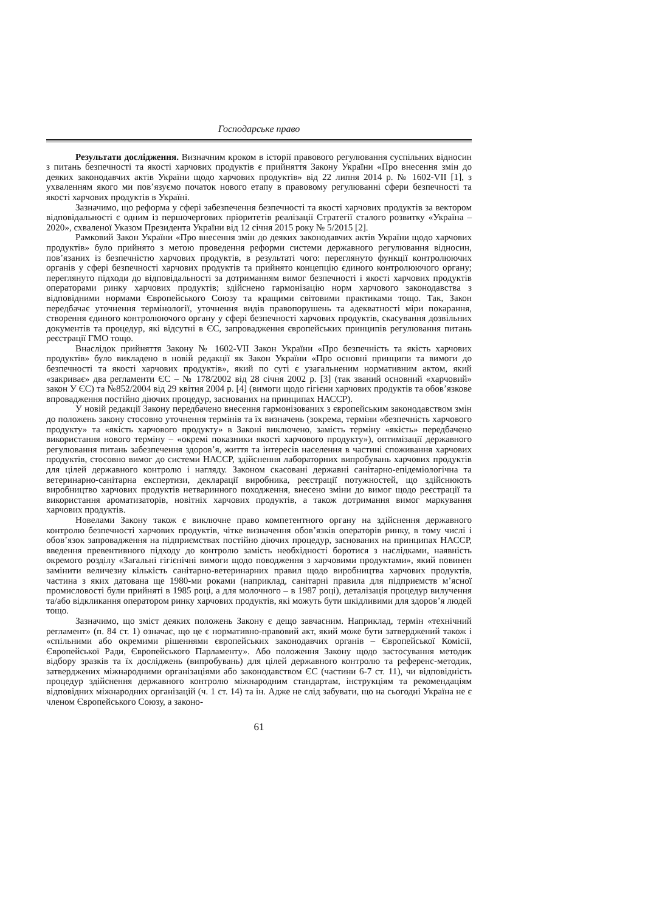Господарське право
Результати дослідження. Визначним кроком в історії правового регулювання суспільних відносин з питань безпечності та якості харчових продуктів є прийняття Закону України «Про внесення змін до деяких законодавчих актів України щодо харчових продуктів» від 22 липня 2014 р. № 1602-VII [1], з ухваленням якого ми пов’язуємо початок нового етапу в правовому регулюванні сфери безпечності та якості харчових продуктів в Україні.
Зазначимо, що реформа у сфері забезпечення безпечності та якості харчових продуктів за вектором відповідальності є одним із першочергових пріоритетів реалізації Стратегії сталого розвитку «Україна – 2020», схваленої Указом Президента України від 12 січня 2015 року № 5/2015 [2].
Рамковий Закон України «Про внесення змін до деяких законодавчих актів України щодо харчових продуктів» було прийнято з метою проведення реформи системи державного регулювання відносин, пов’язаних із безпечністю харчових продуктів, в результаті чого: переглянуто функції контролюючих органів у сфері безпечності харчових продуктів та прийнято концепцію єдиного контролюючого органу; переглянуто підходи до відповідальності за дотриманням вимог безпечності і якості харчових продуктів операторами ринку харчових продуктів; здійснено гармонізацію норм харчового законодавства з відповідними нормами Європейського Союзу та кращими світовими практиками тощо. Так, Закон передбачає уточнення термінології, уточнення видів правопорушень та адекватності міри покарання, створення єдиного контролюючого органу у сфері безпечності харчових продуктів, скасування дозвільних документів та процедур, які відсутні в ЄС, запровадження європейських принципів регулювання питань реєстрації ГМО тощо.
Внаслідок прийняття Закону № 1602-VII Закон України «Про безпечність та якість харчових продуктів» було викладено в новій редакції як Закон України «Про основні принципи та вимоги до безпечності та якості харчових продуктів», який по суті є узагальненим нормативним актом, який «закриває» два регламенти ЄС – № 178/2002 від 28 січня 2002 р. [3] (так званий основний «харчовий» закон У ЄС) та №852/2004 від 29 квітня 2004 р. [4] (вимоги щодо гігієни харчових продуктів та обов’язкове впровадження постійно діючих процедур, заснованих на принципах НАССР).
У новій редакції Закону передбачено внесення гармонізованих з європейським законодавством змін до положень закону стосовно уточнення термінів та їх визначень (зокрема, терміни «безпечність харчового продукту» та «якість харчового продукту» в Законі виключено, замість терміну «якість» передбачено використання нового терміну – «окремі показники якості харчового продукту»), оптимізації державного регулювання питань забезпечення здоров’я, життя та інтересів населення в частині споживання харчових продуктів, стосовно вимог до системи НАССР, здійснення лабораторних випробувань харчових продуктів для цілей державного контролю і нагляду. Законом скасовані державні санітарно-епідеміологічна та ветеринарно-санітарна експертизи, декларації виробника, реєстрації потужностей, що здійснюють виробництво харчових продуктів нетваринного походження, внесено зміни до вимог щодо реєстрації та використання ароматизаторів, новітніх харчових продуктів, а також дотримання вимог маркування харчових продуктів.
Новелами Закону також є виключне право компетентного органу на здійснення державного контролю безпечності харчових продуктів, чітке визначення обов’язків операторів ринку, в тому числі і обов’язок запровадження на підприємствах постійно діючих процедур, заснованих на принципах НАССР, введення превентивного підходу до контролю замість необхідності боротися з наслідками, наявність окремого розділу «Загальні гігієнічні вимоги щодо поводження з харчовими продуктами», який повинен замінити величезну кількість санітарно-ветеринарних правил щодо виробництва харчових продуктів, частина з яких датована ще 1980-ми роками (наприклад, санітарні правила для підприємств м’ясної промисловості були прийняті в 1985 році, а для молочного – в 1987 році), деталізація процедур вилучення та/або відкликання оператором ринку харчових продуктів, які можуть бути шкідливими для здоров’я людей тощо.
Зазначимо, що зміст деяких положень Закону є дещо завчасним. Наприклад, термін «технічний регламент» (п. 84 ст. 1) означає, що це є нормативно-правовий акт, який може бути затверджений також і «спільними або окремими рішеннями європейських законодавчих органів – Європейської Комісії, Європейської Ради, Європейського Парламенту». Або положення Закону щодо застосування методик відбору зразків та їх досліджень (випробувань) для цілей державного контролю та референс-методик, затверджених міжнародними організаціями або законодавством ЄС (частини 6-7 ст. 11), чи відповідність процедур здійснення державного контролю міжнародним стандартам, інструкціям та рекомендаціям відповідних міжнародних організацій (ч. 1 ст. 14) та ін. Адже не слід забувати, що на сьогодні Україна не є членом Європейського Союзу, а законо-
61